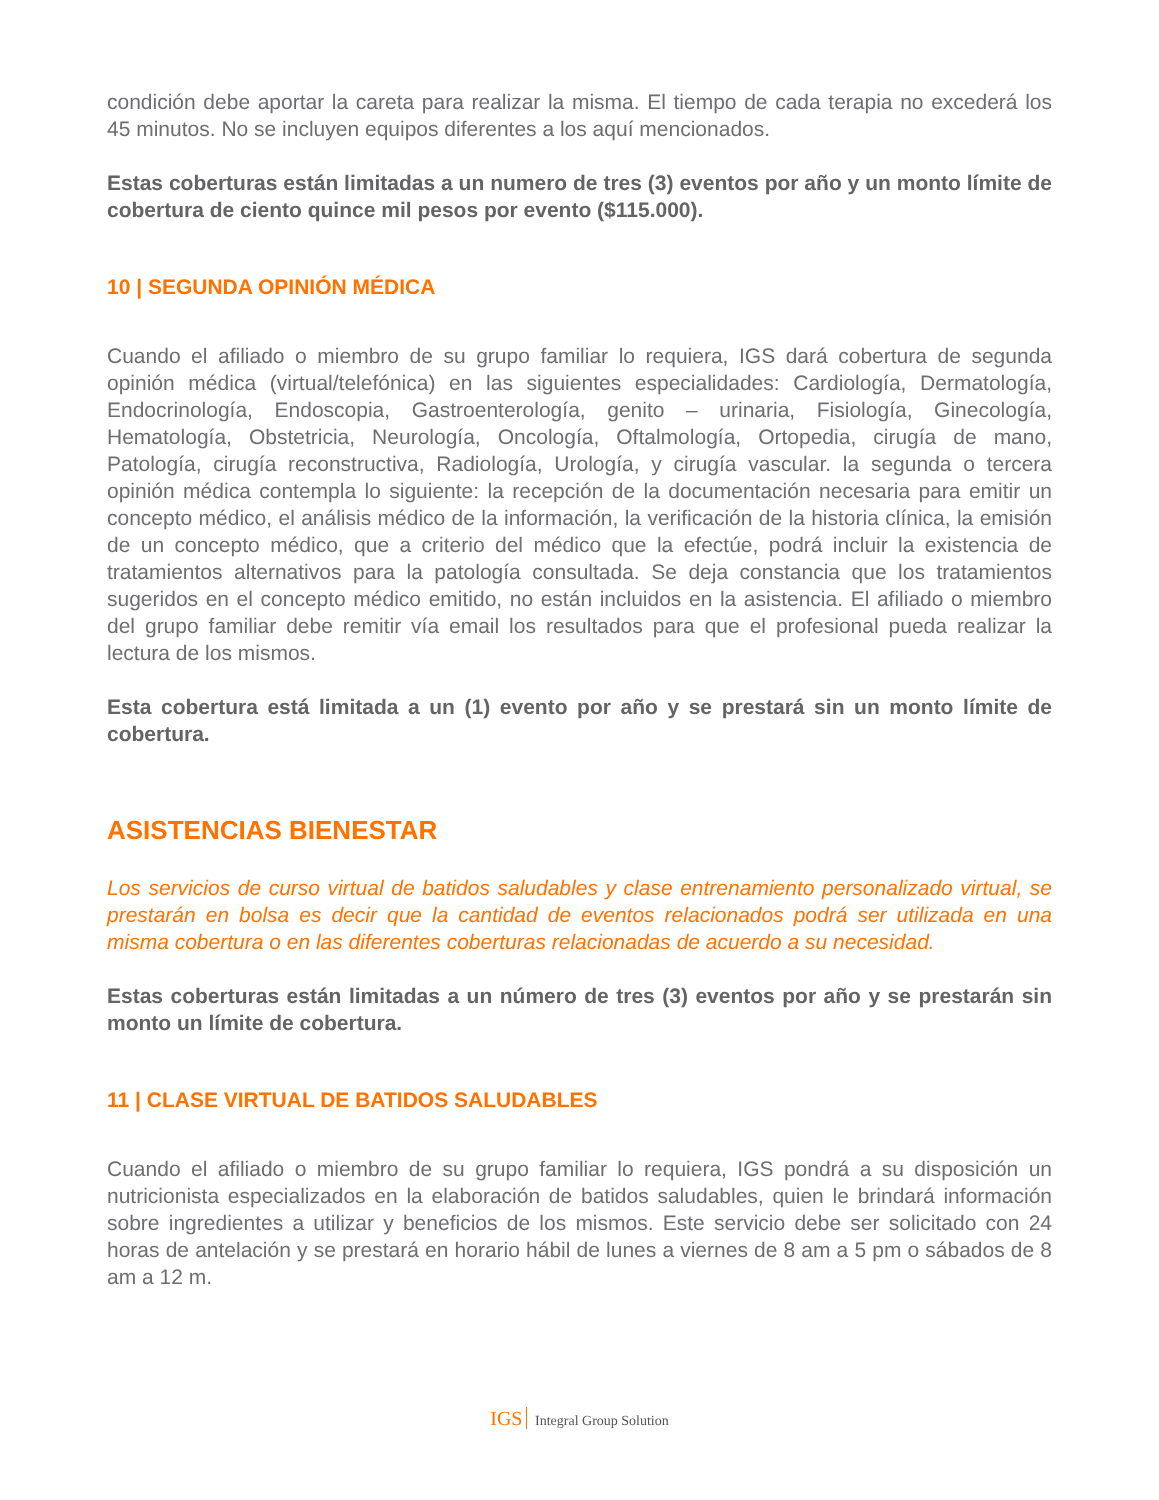condición debe aportar la careta para realizar la misma. El tiempo de cada terapia no excederá los 45 minutos. No se incluyen equipos diferentes a los aquí mencionados.
Estas coberturas están limitadas a un numero de tres (3) eventos por año y un monto límite de cobertura de ciento quince mil pesos por evento ($115.000).
10 | SEGUNDA OPINIÓN MÉDICA
Cuando el afiliado o miembro de su grupo familiar lo requiera, IGS dará cobertura de segunda opinión médica (virtual/telefónica) en las siguientes especialidades: Cardiología, Dermatología, Endocrinología, Endoscopia, Gastroenterología, genito – urinaria, Fisiología, Ginecología, Hematología, Obstetricia, Neurología, Oncología, Oftalmología, Ortopedia, cirugía de mano, Patología, cirugía reconstructiva, Radiología, Urología, y cirugía vascular. la segunda o tercera opinión médica contempla lo siguiente: la recepción de la documentación necesaria para emitir un concepto médico, el análisis médico de la información, la verificación de la historia clínica, la emisión de un concepto médico, que a criterio del médico que la efectúe, podrá incluir la existencia de tratamientos alternativos para la patología consultada. Se deja constancia que los tratamientos sugeridos en el concepto médico emitido, no están incluidos en la asistencia. El afiliado o miembro del grupo familiar debe remitir vía email los resultados para que el profesional pueda realizar la lectura de los mismos.
Esta cobertura está limitada a un (1) evento por año y se prestará sin un monto límite de cobertura.
ASISTENCIAS BIENESTAR
Los servicios de curso virtual de batidos saludables y clase entrenamiento personalizado virtual, se prestarán en bolsa es decir que la cantidad de eventos relacionados podrá ser utilizada en una misma cobertura o en las diferentes coberturas relacionadas de acuerdo a su necesidad.
Estas coberturas están limitadas a un número de tres (3) eventos por año y se prestarán sin monto un límite de cobertura.
11 | CLASE VIRTUAL DE BATIDOS SALUDABLES
Cuando el afiliado o miembro de su grupo familiar lo requiera, IGS pondrá a su disposición un nutricionista especializados en la elaboración de batidos saludables, quien le brindará información sobre ingredientes a utilizar y beneficios de los mismos. Este servicio debe ser solicitado con 24 horas de antelación y se prestará en horario hábil de lunes a viernes de 8 am a 5 pm o sábados de 8 am a 12 m.
IGS Integral Group Solution